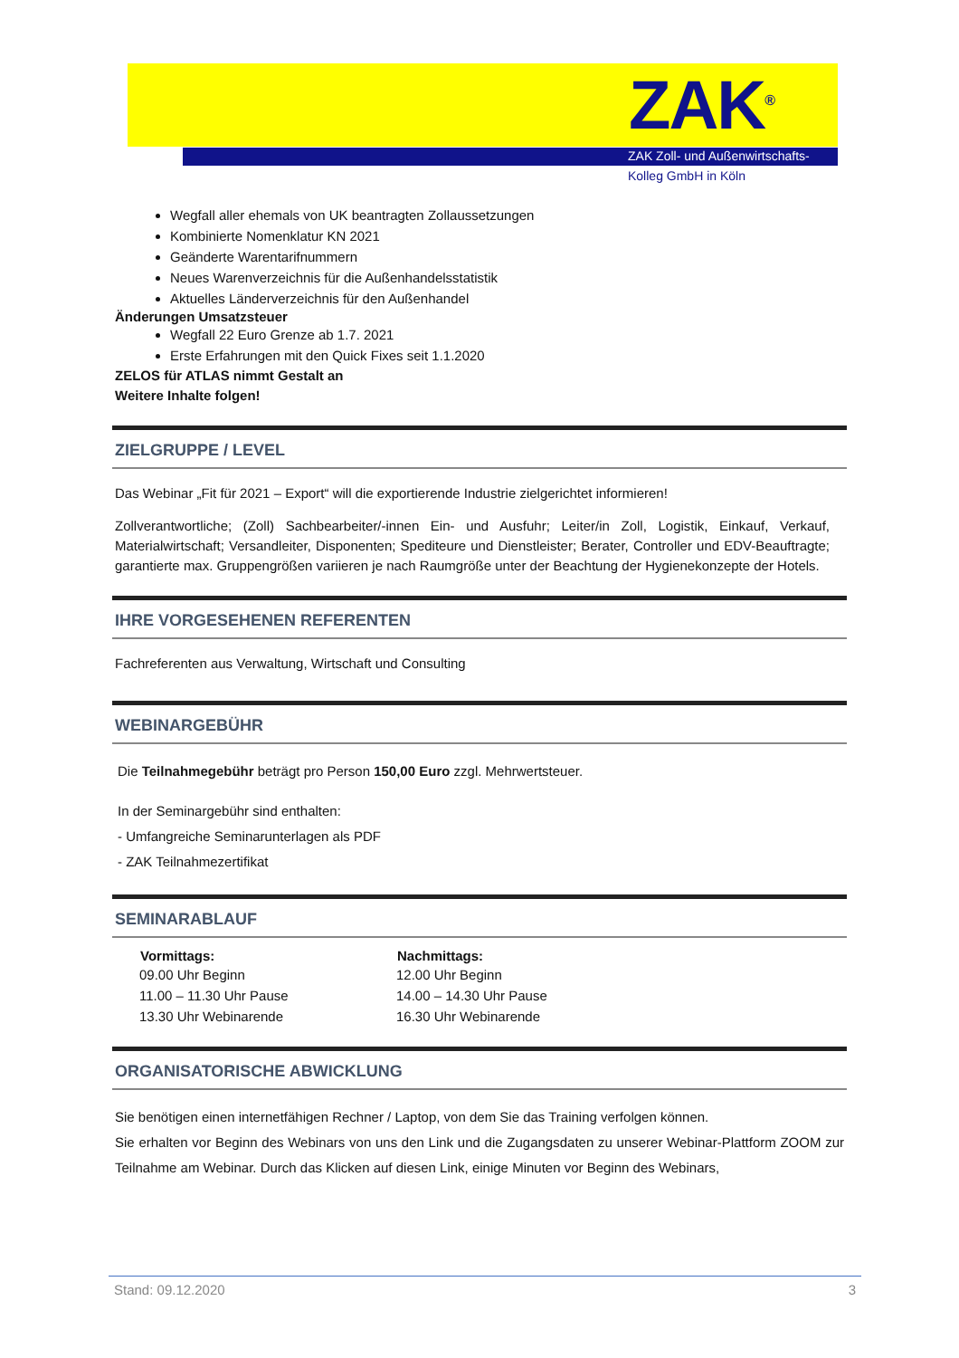ZAK<sup>®</sup>
ZAK Zoll- und Außenwirtschafts-
Kolleg GmbH in Köln
Wegfall aller ehemals von UK beantragten Zollaussetzungen
Kombinierte Nomenklatur KN 2021
Geänderte Warentarifnummern
Neues Warenverzeichnis für die Außenhandelsstatistik
Aktuelles Länderverzeichnis für den Außenhandel
Änderungen Umsatzsteuer
Wegfall 22 Euro Grenze ab 1.7. 2021
Erste Erfahrungen mit den Quick Fixes seit 1.1.2020
ZELOS für ATLAS nimmt Gestalt an
Weitere Inhalte folgen!
ZIELGRUPPE / LEVEL
Das Webinar „Fit für 2021 – Export“ will die exportierende Industrie zielgerichtet informieren!
Zollverantwortliche; (Zoll) Sachbearbeiter/-innen Ein- und Ausfuhr; Leiter/in Zoll, Logistik, Einkauf, Verkauf, Materialwirtschaft; Versandleiter, Disponenten; Spediteure und Dienstleister; Berater, Controller und EDV-Beauftragte; garantierte max. Gruppengrößen variieren je nach Raumgröße unter der Beachtung der Hygienekonzepte der Hotels.
IHRE VORGESEHENEN REFERENTEN
Fachreferenten aus Verwaltung, Wirtschaft und Consulting
WEBINARGEBÜHR
Die Teilnahmegebühr beträgt pro Person 150,00 Euro zzgl. Mehrwertsteuer.
In der Seminargebühr sind enthalten:
- Umfangreiche Seminarunterlagen als PDF
- ZAK Teilnahmezertifikat
SEMINARABLAUF
| Vormittags: | Nachmittags: |
| --- | --- |
| 09.00 Uhr Beginn | 12.00 Uhr Beginn |
| 11.00 – 11.30 Uhr Pause | 14.00 – 14.30 Uhr Pause |
| 13.30 Uhr Webinarende | 16.30 Uhr Webinarende |
ORGANISATORISCHE ABWICKLUNG
Sie benötigen einen internetfähigen Rechner / Laptop, von dem Sie das Training verfolgen können.
Sie erhalten vor Beginn des Webinars von uns den Link und die Zugangsdaten zu unserer Webinar-Plattform ZOOM zur Teilnahme am Webinar. Durch das Klicken auf diesen Link, einige Minuten vor Beginn des Webinars,
Stand: 09.12.2020 3